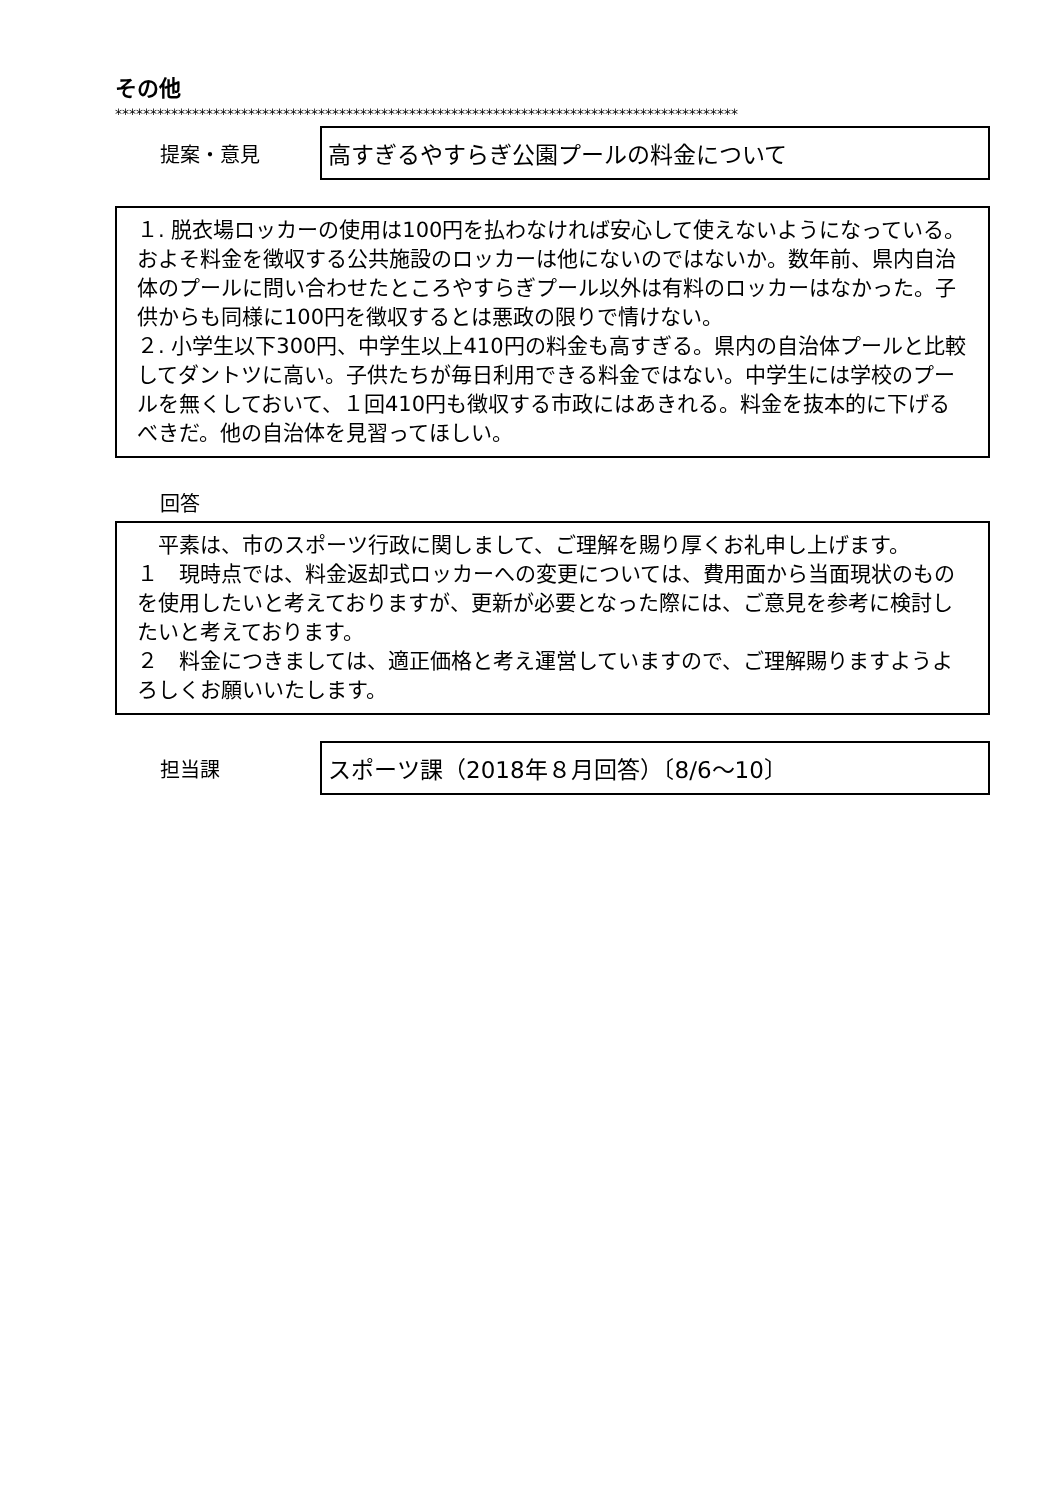その他
*****************************************************************************************
提案・意見
高すぎるやすらぎ公園プールの料金について
１. 脱衣場ロッカーの使用は100円を払わなければ安心して使えないようになっている。およそ料金を徴収する公共施設のロッカーは他にないのではないか。数年前、県内自治体のプールに問い合わせたところやすらぎプール以外は有料のロッカーはなかった。子供からも同様に100円を徴収するとは悪政の限りで情けない。
２. 小学生以下300円、中学生以上410円の料金も高すぎる。県内の自治体プールと比較してダントツに高い。子供たちが毎日利用できる料金ではない。中学生には学校のプールを無くしておいて、１回410円も徴収する市政にはあきれる。料金を抜本的に下げるべきだ。他の自治体を見習ってほしい。
回答
　平素は、市のスポーツ行政に関しまして、ご理解を賜り厚くお礼申し上げます。
１　現時点では、料金返却式ロッカーへの変更については、費用面から当面現状のものを使用したいと考えておりますが、更新が必要となった際には、ご意見を参考に検討したいと考えております。
２　料金につきましては、適正価格と考え運営していますので、ご理解賜りますようよろしくお願いいたします。
担当課
スポーツ課（2018年８月回答）〔8/6〜10〕